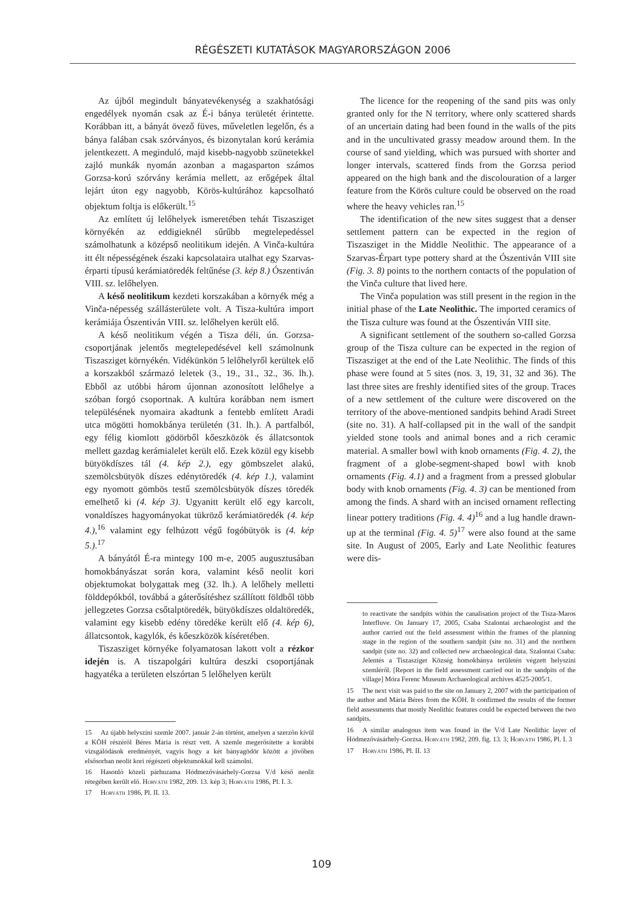RÉGÉSZETI KUTATÁSOK MAGYARORSZÁGON 2006
Az újból megindult bányatevékenység a szakhatósági engedélyek nyomán csak az É-i bánya területét érintette. Korábban itt, a bányát övező füves, műveletlen legelőn, és a bánya falában csak szórványos, és bizonytalan korú kerámia jelentkezett. A meginduló, majd kisebb-nagyobb szünetekkel zajló munkák nyomán azonban a magasparton számos Gorzsa-korú szórvány kerámia mellett, az erőgépek által lejárt úton egy nagyobb, Körös-kultúrához kapcsolható objektum foltja is előkerült.<sup>15</sup>
Az említett új lelőhelyek ismeretében tehát Tiszasziget környékén az eddigieknél sűrűbb megtelepedéssel számolhatunk a középső neolitikum idején. A Vinča-kultúra itt élt népességének északi kapcsolataira utalhat egy Szarvas-érparti típusú kerámiatöredék feltűnése (3. kép 8.) Ószentiván VIII. sz. lelőhelyen.
A késő neolitikum kezdeti korszakában a környék még a Vinča-népesség szállásterülete volt. A Tisza-kultúra import kerámiája Ószentiván VIII. sz. lelőhelyen került elő.
A késő neolitikum végén a Tisza déli, ún. Gorzsa-csoportjának jelentős megtelepedésével kell számolnunk Tiszasziget környékén. Vidékünkön 5 lelőhelyről kerültek elő a korszakból származó leletek (3., 19., 31., 32., 36. lh.). Ebből az utóbbi három újonnan azonosított lelőhelye a szóban forgó csoportnak. A kultúra korábban nem ismert településének nyomaira akadtunk a fentebb említett Aradi utca mögötti homokbánya területén (31. lh.). A partfalból, egy félig kiomlott gödörből kőeszközök és állatcsontok mellett gazdag kerámialelet került elő. Ezek közül egy kisebb bütyökdíszes tál (4. kép 2.), egy gömbszelet alakú, szemölcsbütyök díszes edénytöredék (4. kép 1.), valamint egy nyomott gömbös testű szemölcsbütyök díszes töredék emelhető ki (4. kép 3). Ugyanitt került elő egy karcolt, vonaldíszes hagyományokat tükröző kerámiatöredék (4. kép 4.),<sup>16</sup> valamint egy felhúzott végű fogóbütyök is (4. kép 5.).<sup>17</sup>
A bányától É-ra mintegy 100 m-e, 2005 augusztusában homokbányászat során kora, valamint késő neolit kori objektumokat bolygattak meg (32. lh.). A lelőhely melletti földdepókból, továbbá a gáterősítéshez szállított földből több jellegzetes Gorzsa csőtalptöredék, bütyökdíszes oldaltöredék, valamint egy kisebb edény töredéke került elő (4. kép 6), állatcsontok, kagylók, és kőeszközök kíséretében.
Tiszasziget környéke folyamatosan lakott volt a rézkor idején is. A tiszapolgári kultúra deszki csoportjának hagyatéka a területen elszórtan 5 lelőhelyen került
15 Az újabb helyszíni szemle 2007. január 2-án történt, amelyen a szerzőn kívül a KÖH részéről Béres Mária is részt vett. A szemle megerősítette a korábbi vizsgálódások eredményét, vagyis hogy a két bányagödör között a jövőben elsősorban neolit kori régészeti objektumokkal kell számolni.
16 Hasonló közeli párhuzama Hódmezővásárhely-Gorzsa V/d késő neolit rétegében került elő. Horváth 1982, 209. 13. kép 3; Horváth 1986, Pl. I. 3.
17 Horváth 1986, Pl. II. 13.
The licence for the reopening of the sand pits was only granted only for the N territory, where only scattered shards of an uncertain dating had been found in the walls of the pits and in the uncultivated grassy meadow around them. In the course of sand yielding, which was pursued with shorter and longer intervals, scattered finds from the Gorzsa period appeared on the high bank and the discolouration of a larger feature from the Körös culture could be observed on the road where the heavy vehicles ran.<sup>15</sup>
The identification of the new sites suggest that a denser settlement pattern can be expected in the region of Tiszasziget in the Middle Neolithic. The appearance of a Szarvas-Érpart type pottery shard at the Ószentiván VIII site (Fig. 3. 8) points to the northern contacts of the population of the Vinča culture that lived here.
The Vinča population was still present in the region in the initial phase of the Late Neolithic. The imported ceramics of the Tisza culture was found at the Ószentiván VIII site.
A significant settlement of the southern so-called Gorzsa group of the Tisza culture can be expected in the region of Tiszasziget at the end of the Late Neolithic. The finds of this phase were found at 5 sites (nos. 3, 19, 31, 32 and 36). The last three sites are freshly identified sites of the group. Traces of a new settlement of the culture were discovered on the territory of the above-mentioned sandpits behind Aradi Street (site no. 31). A half-collapsed pit in the wall of the sandpit yielded stone tools and animal bones and a rich ceramic material. A smaller bowl with knob ornaments (Fig. 4. 2), the fragment of a globe-segment-shaped bowl with knob ornaments (Fig. 4.1) and a fragment from a pressed globular body with knob ornaments (Fig. 4. 3) can be mentioned from among the finds. A shard with an incised ornament reflecting linear pottery traditions (Fig. 4. 4)<sup>16</sup> and a lug handle drawn-up at the terminal (Fig. 4. 5)<sup>17</sup> were also found at the same site. In August of 2005, Early and Late Neolithic features were dis-
to reactivate the sandpits within the canalisation project of the Tisza-Maros Interfluve. On January 17, 2005, Csaba Szalontai archaeologist and the author carried out the field assessment within the frames of the planning stage in the region of the southern sandpit (site no. 31) and the northern sandpit (site no. 32) and collected new archaeological data. Szalontai Csaba: Jelentés a Tiszasziget Község homokbánya területén végzett helyszíni szemléről. [Report in the field assessment carried out in the sandpits of the village] Móra Ferenc Museum Archaeological archives 4525-2005/1.
15 The next visit was paid to the site on January 2, 2007 with the participation of the author and Mária Béres from the KÖH. It confirmed the results of the former field assessments that mostly Neolithic features could be expected between the two sandpits.
16 A similar analogous item was found in the V/d Late Neolithic layer of Hódmezővásárhely-Gorzsa. Horváth 1982, 209. fig. 13. 3; Horváth 1986, Pl. I. 3
17 Horváth 1986, Pl. II. 13
109